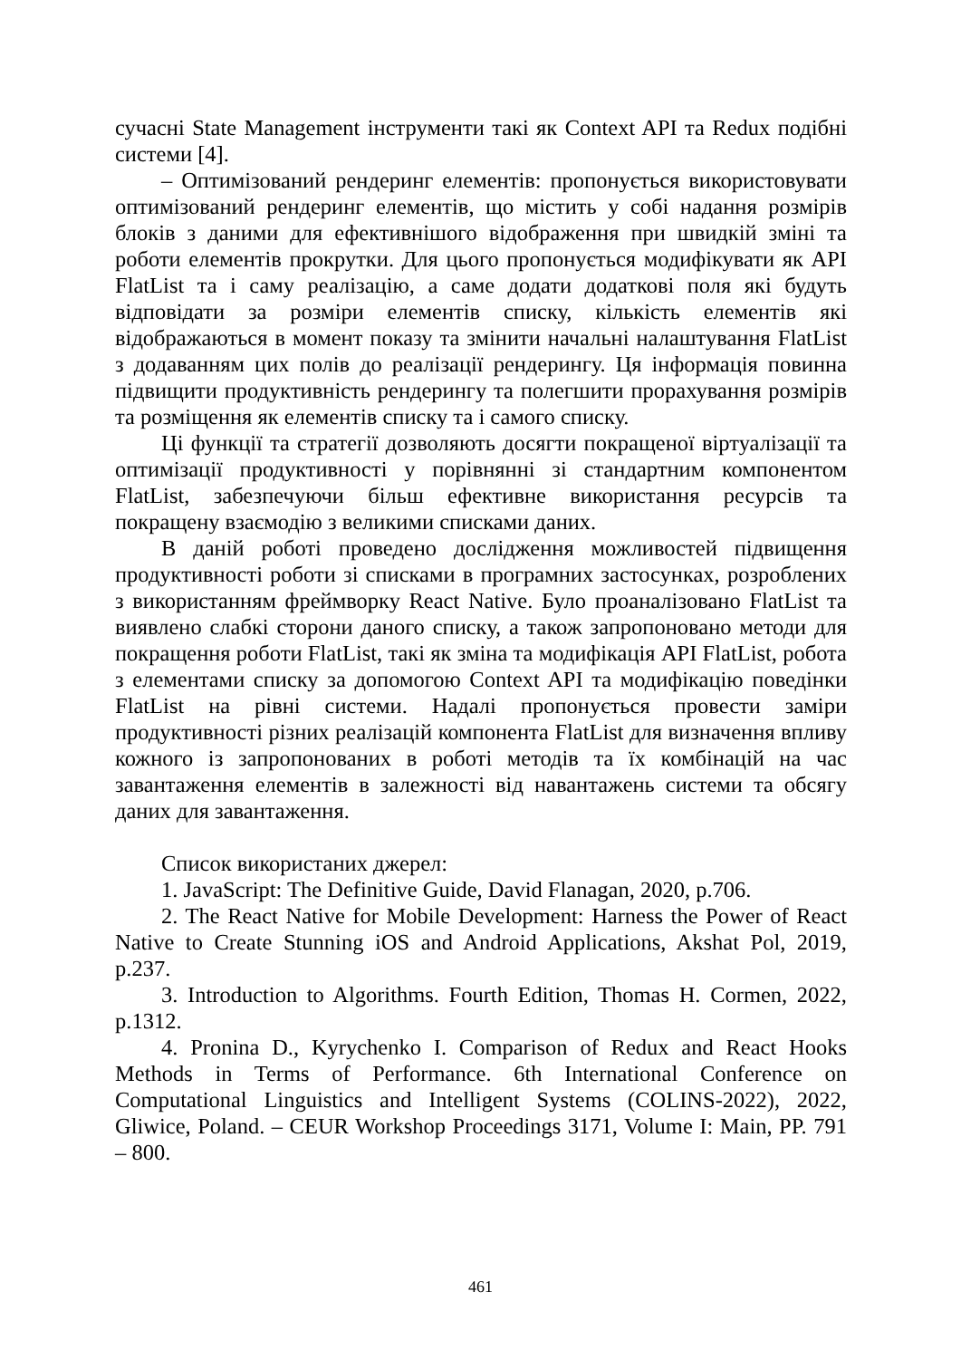сучасні State Management інструменти такі як Context API та Redux подібні системи [4].
– Оптимізований рендеринг елементів: пропонується використовувати оптимізований рендеринг елементів, що містить у собі надання розмірів блоків з даними для ефективнішого відображення при швидкій зміні та роботи елементів прокрутки. Для цього пропонується модифікувати як API FlatList та і саму реалізацію, а саме додати додаткові поля які будуть відповідати за розміри елементів списку, кількість елементів які відображаються в момент показу та змінити начальні налаштування FlatList з додаванням цих полів до реалізації рендерингу. Ця інформація повинна підвищити продуктивність рендерингу та полегшити прорахування розмірів та розміщення як елементів списку та і самого списку.
Ці функції та стратегії дозволяють досягти покращеної віртуалізації та оптимізації продуктивності у порівнянні зі стандартним компонентом FlatList, забезпечуючи більш ефективне використання ресурсів та покращену взаємодію з великими списками даних.
В даній роботі проведено дослідження можливостей підвищення продуктивності роботи зі списками в програмних застосунках, розроблених з використанням фреймворку React Native. Було проаналізовано FlatList та виявлено слабкі сторони даного списку, а також запропоновано методи для покращення роботи FlatList, такі як зміна та модифікація API FlatList, робота з елементами списку за допомогою Context API та модифікацію поведінки FlatList на рівні системи. Надалі пропонується провести заміри продуктивності різних реалізацій компонента FlatList для визначення впливу кожного із запропонованих в роботі методів та їх комбінацій на час завантаження елементів в залежності від навантажень системи та обсягу даних для завантаження.
Список використаних джерел:
1. JavaScript: The Definitive Guide, David Flanagan, 2020, p.706.
2. The React Native for Mobile Development: Harness the Power of React Native to Create Stunning iOS and Android Applications, Akshat Pol, 2019, p.237.
3. Introduction to Algorithms. Fourth Edition, Thomas H. Cormen, 2022, p.1312.
4. Pronina D., Kyrychenko I. Comparison of Redux and React Hooks Methods in Terms of Performance. 6th International Conference on Computational Linguistics and Intelligent Systems (COLINS-2022), 2022, Gliwice, Poland. – CEUR Workshop Proceedings 3171, Volume I: Main, PP. 791 – 800.
461